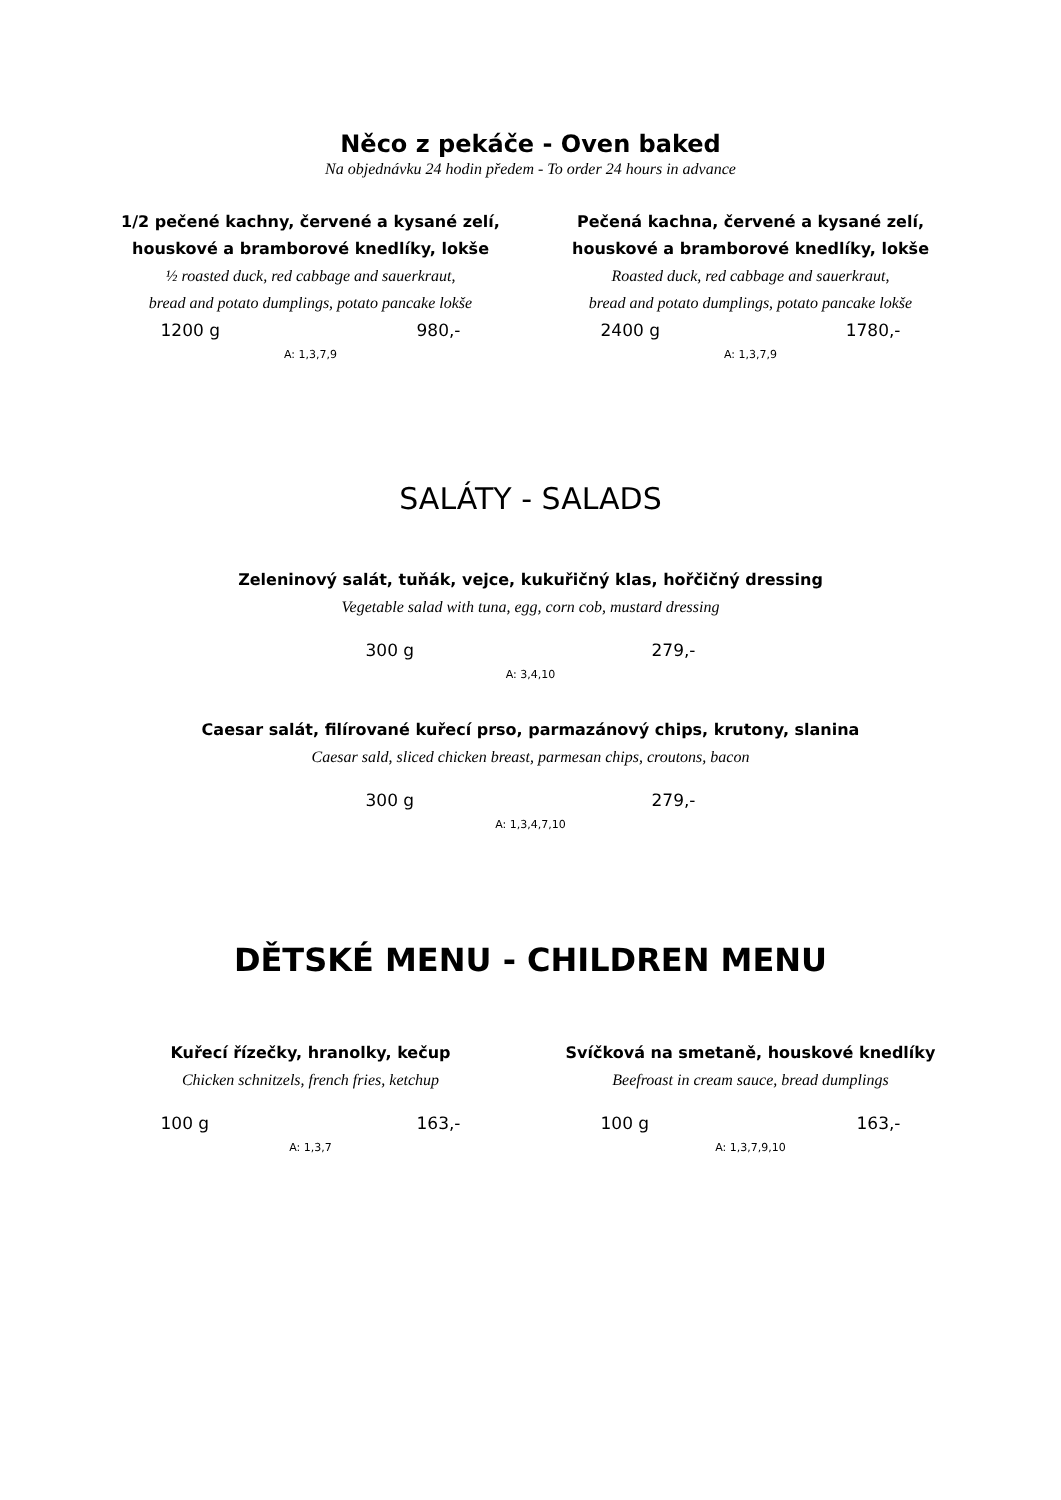Něco z pekáče - Oven baked
Na objednávku 24 hodin předem - To order 24 hours in advance
1/2 pečené kachny, červené a kysané zelí,
houskové a bramborové knedlíky, lokše
½ roasted duck, red cabbage and sauerkraut,
bread and potato dumplings, potato pancake lokše
1200 g 980,-
A: 1,3,7,9
Pečená kachna, červené a kysané zelí,
houskové a bramborové knedlíky, lokše
Roasted duck, red cabbage and sauerkraut,
bread and potato dumplings, potato pancake lokše
2400 g 1780,-
A: 1,3,7,9
SALÁTY - SALADS
Zeleninový salát, tuňák, vejce, kukuřičný klas, hořčičný dressing
Vegetable salad with tuna, egg, corn cob, mustard dressing
300 g 279,-
A: 3,4,10
Caesar salát, filírované kuřecí prso, parmazánový chips, krutony, slanina
Caesar sald, sliced chicken breast, parmesan chips, croutons, bacon
300 g 279,-
A: 1,3,4,7,10
DĚTSKÉ MENU - CHILDREN MENU
Kuřecí řízečky, hranolky, kečup
Chicken schnitzels, french fries, ketchup
100 g 163,-
A: 1,3,7
Svíčková na smetaně, houskové knedlíky
Beefroast in cream sauce, bread dumplings
100 g 163,-
A: 1,3,7,9,10